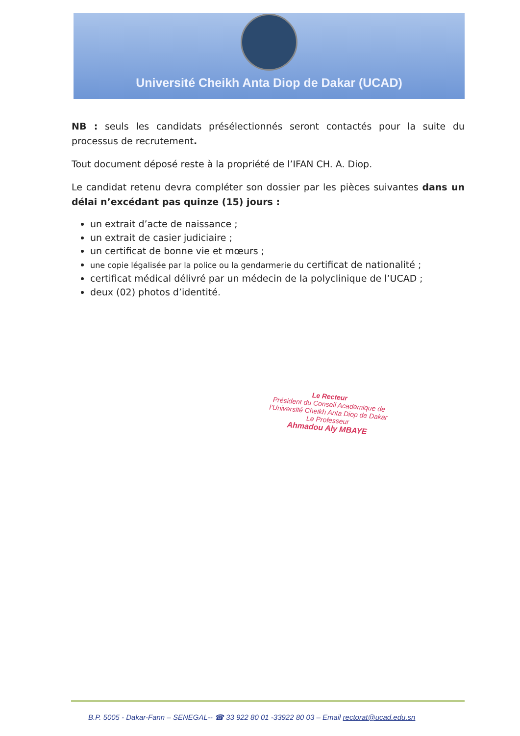Université Cheikh Anta Diop de Dakar (UCAD)
NB : seuls les candidats présélectionnés seront contactés pour la suite du processus de recrutement.
Tout document déposé reste à la propriété de l’IFAN CH. A. Diop.
Le candidat retenu devra compléter son dossier par les pièces suivantes dans un délai n’excédant pas quinze (15) jours :
un extrait d’acte de naissance ;
un extrait de casier judiciaire ;
un certificat de bonne vie et mœurs ;
une copie légalisée par la police ou la gendarmerie du certificat de nationalité ;
certificat médical délivré par un médecin de la polyclinique de l’UCAD ;
deux (02) photos d’identité.
Le Recteur
Président du Conseil Academique de
l’Université Cheikh Anta Diop de Dakar
Le Professeur
Ahmadou Aly MBAYE
B.P. 5005 - Dakar-Fann – SENEGAL-- ☎ 33 922 80 01 -33922 80 03 – Email rectorat@ucad.edu.sn